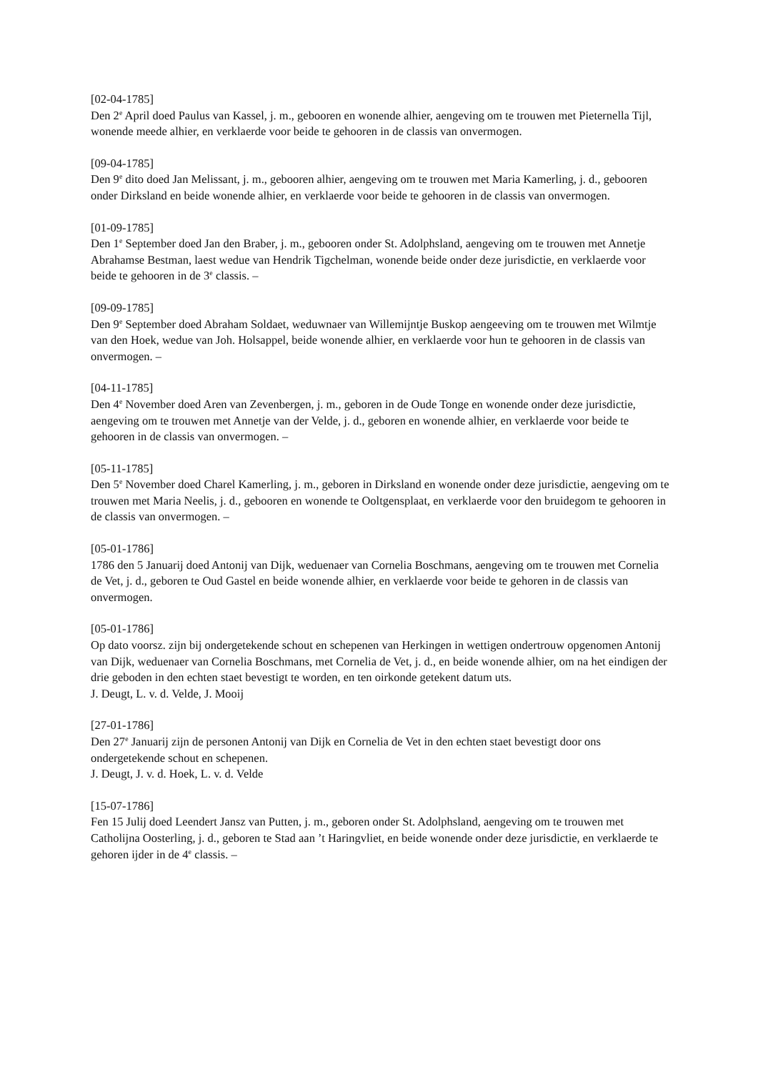[02-04-1785]
Den 2<sup>e</sup> April doed Paulus van Kassel, j. m., gebooren en wonende alhier, aengeving om te trouwen met Pieternella Tijl, wonende meede alhier, en verklaerde voor beide te gehooren in de classis van onvermogen.
[09-04-1785]
Den 9<sup>e</sup> dito doed Jan Melissant, j. m., gebooren alhier, aengeving om te trouwen met Maria Kamerling, j. d., gebooren onder Dirksland en beide wonende alhier, en verklaerde voor beide te gehooren in de classis van onvermogen.
[01-09-1785]
Den 1<sup>e</sup> September doed Jan den Braber, j. m., gebooren onder St. Adolphsland, aengeving om te trouwen met Annetje Abrahamse Bestman, laest wedue van Hendrik Tigchelman, wonende beide onder deze jurisdictie, en verklaerde voor beide te gehooren in de 3<sup>e</sup> classis. –
[09-09-1785]
Den 9<sup>e</sup> September doed Abraham Soldaet, weduwnaer van Willemijntje Buskop aengeeving om te trouwen met Wilmtje van den Hoek, wedue van Joh. Holsappel, beide wonende alhier, en verklaerde voor hun te gehooren in de classis van onvermogen. –
[04-11-1785]
Den 4<sup>e</sup> November doed Aren van Zevenbergen, j. m., geboren in de Oude Tonge en wonende onder deze jurisdictie, aengeving om te trouwen met Annetje van der Velde, j. d., geboren en wonende alhier, en verklaerde voor beide te gehooren in de classis van onvermogen. –
[05-11-1785]
Den 5<sup>e</sup> November doed Charel Kamerling, j. m., geboren in Dirksland en wonende onder deze jurisdictie, aengeving om te trouwen met Maria Neelis, j. d., gebooren en wonende te Ooltgensplaat, en verklaerde voor den bruidegom te gehooren in de classis van onvermogen. –
[05-01-1786]
1786 den 5 Januarij doed Antonij van Dijk, weduenaer van Cornelia Boschmans, aengeving om te trouwen met Cornelia de Vet, j. d., geboren te Oud Gastel en beide wonende alhier, en verklaerde voor beide te gehoren in de classis van onvermogen.
[05-01-1786]
Op dato voorsz. zijn bij ondergetekende schout en schepenen van Herkingen in wettigen ondertrouw opgenomen Antonij van Dijk, weduenaer van Cornelia Boschmans, met Cornelia de Vet, j. d., en beide wonende alhier, om na het eindigen der drie geboden in den echten staet bevestigt te worden, en ten oirkonde getekent datum uts.
J. Deugt, L. v. d. Velde, J. Mooij
[27-01-1786]
Den 27<sup>e</sup> Januarij zijn de personen Antonij van Dijk en Cornelia de Vet in den echten staet bevestigt door ons ondergetekende schout en schepenen.
J. Deugt, J. v. d. Hoek, L. v. d. Velde
[15-07-1786]
Fen 15 Julij doed Leendert Jansz van Putten, j. m., geboren onder St. Adolphsland, aengeving om te trouwen met Catholijna Oosterling, j. d., geboren te Stad aan ’t Haringvliet, en beide wonende onder deze jurisdictie, en verklaerde te gehoren ijder in de 4<sup>e</sup> classis. –